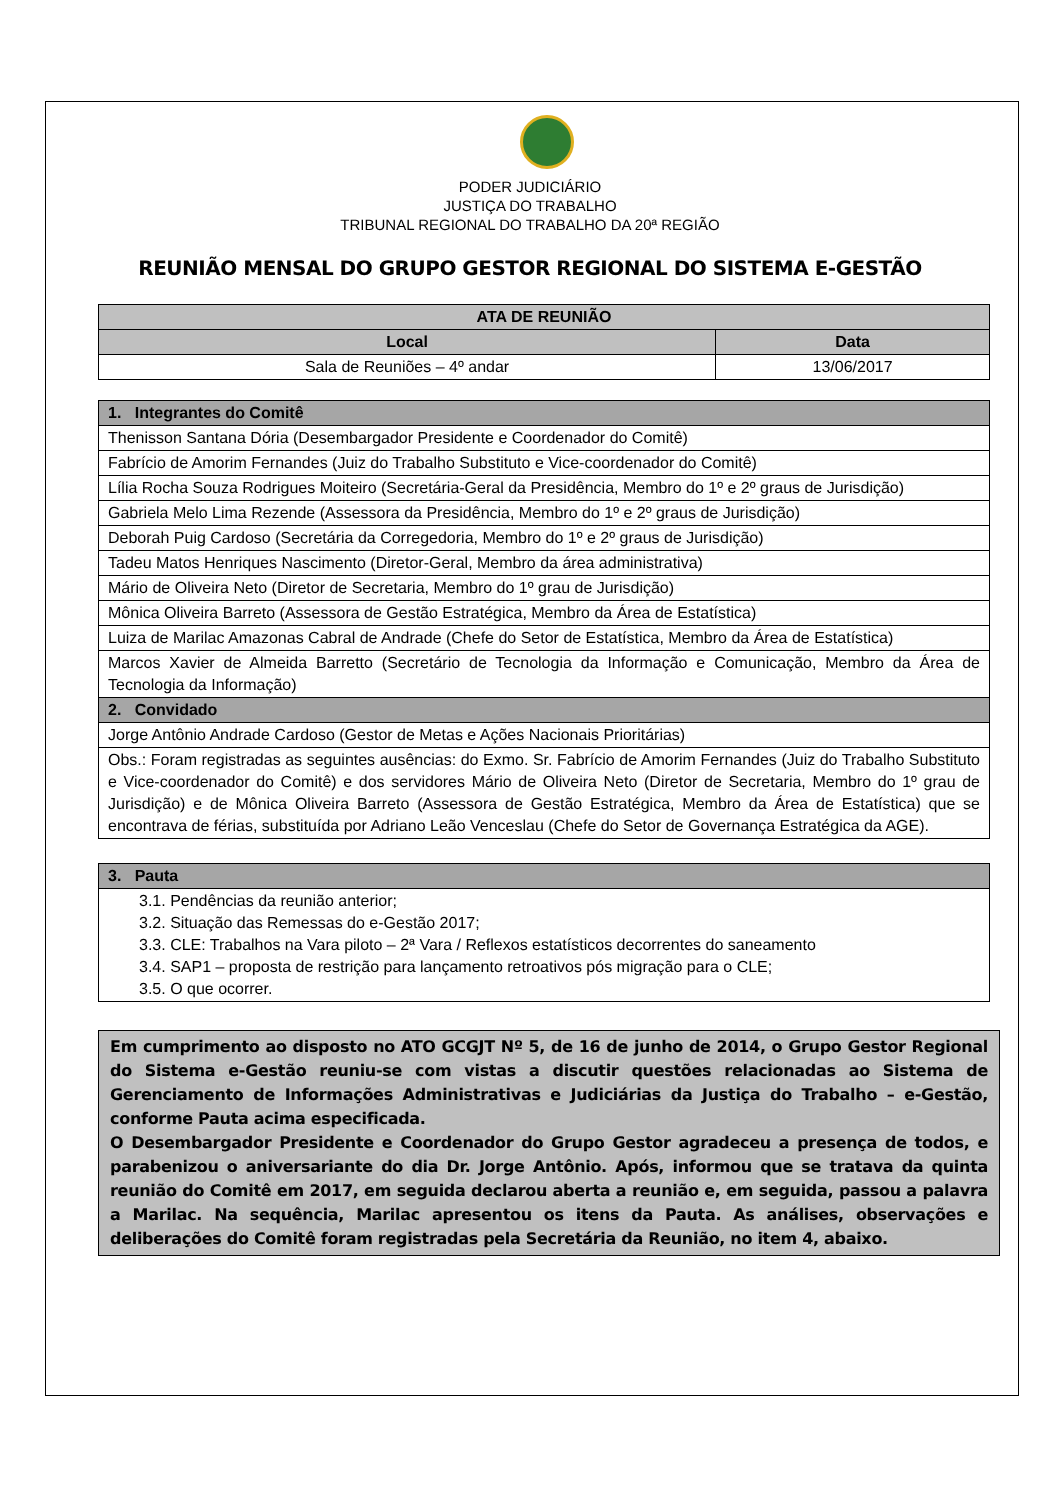PODER JUDICIÁRIO
JUSTIÇA DO TRABALHO
TRIBUNAL REGIONAL DO TRABALHO DA 20ª REGIÃO
REUNIÃO MENSAL DO GRUPO GESTOR REGIONAL DO SISTEMA E-GESTÃO
| ATA DE REUNIÃO | |
| --- | --- |
| Local | Data |
| Sala de Reuniões – 4º andar | 13/06/2017 |
| 1. Integrantes do Comitê |
| --- |
| Thenisson Santana Dória (Desembargador Presidente e Coordenador do Comitê) |
| Fabrício de Amorim Fernandes (Juiz do Trabalho Substituto e Vice-coordenador do Comitê) |
| Lília Rocha Souza Rodrigues Moiteiro (Secretária-Geral da Presidência, Membro do 1º e 2º graus de Jurisdição) |
| Gabriela Melo Lima Rezende (Assessora da Presidência, Membro do 1º e 2º graus de Jurisdição) |
| Deborah Puig Cardoso (Secretária da Corregedoria, Membro do 1º e 2º graus de Jurisdição) |
| Tadeu Matos Henriques Nascimento (Diretor-Geral, Membro da área administrativa) |
| Mário de Oliveira Neto (Diretor de Secretaria, Membro do 1º grau de Jurisdição) |
| Mônica Oliveira Barreto (Assessora de Gestão Estratégica, Membro da Área de Estatística) |
| Luiza de Marilac Amazonas Cabral de Andrade (Chefe do Setor de Estatística, Membro da Área de Estatística) |
| Marcos Xavier de Almeida Barretto (Secretário de Tecnologia da Informação e Comunicação, Membro da Área de Tecnologia da Informação) |
| 2. Convidado |
| Jorge Antônio Andrade Cardoso (Gestor de Metas e Ações Nacionais Prioritárias) |
| Obs.: Foram registradas as seguintes ausências: do Exmo. Sr. Fabrício de Amorim Fernandes (Juiz do Trabalho Substituto e Vice-coordenador do Comitê) e dos servidores Mário de Oliveira Neto (Diretor de Secretaria, Membro do 1º grau de Jurisdição) e de Mônica Oliveira Barreto (Assessora de Gestão Estratégica, Membro da Área de Estatística) que se encontrava de férias, substituída por Adriano Leão Venceslau (Chefe do Setor de Governança Estratégica da AGE). |
| 3. Pauta |
| --- |
| 3.1. Pendências da reunião anterior; 3.2. Situação das Remessas do e-Gestão 2017; 3.3. CLE: Trabalhos na Vara piloto – 2ª Vara / Reflexos estatísticos decorrentes do saneamento 3.4. SAP1 – proposta de restrição para lançamento retroativos pós migração para o CLE; 3.5. O que ocorrer. |
Em cumprimento ao disposto no ATO GCGJT Nº 5, de 16 de junho de 2014, o Grupo Gestor Regional do Sistema e-Gestão reuniu-se com vistas a discutir questões relacionadas ao Sistema de Gerenciamento de Informações Administrativas e Judiciárias da Justiça do Trabalho – e-Gestão, conforme Pauta acima especificada.
O Desembargador Presidente e Coordenador do Grupo Gestor agradeceu a presença de todos, e parabenizou o aniversariante do dia Dr. Jorge Antônio. Após, informou que se tratava da quinta reunião do Comitê em 2017, em seguida declarou aberta a reunião e, em seguida, passou a palavra a Marilac. Na sequência, Marilac apresentou os itens da Pauta. As análises, observações e deliberações do Comitê foram registradas pela Secretária da Reunião, no item 4, abaixo.